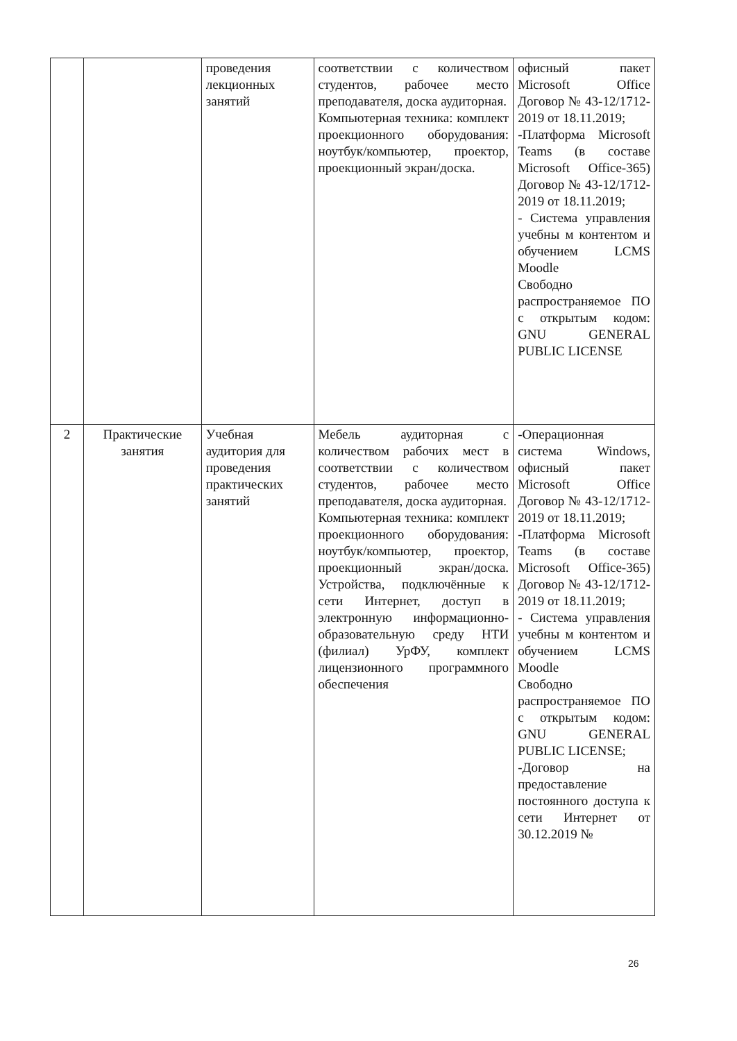| | | проведения лекционных занятий | соответствии с количеством студентов, рабочее место преподавателя, доска аудиторная. Компьютерная техника: комплект проекционного оборудования: ноутбук/компьютер, проектор, проекционный экран/доска. | офисный пакет Microsoft Office Договор № 43-12/1712-2019 от 18.11.2019; -Платформа Microsoft Teams (в составе Microsoft Office-365) Договор № 43-12/1712-2019 от 18.11.2019; - Система управления учебны м контентом и обучением LCMS Moodle Свободно распространяемое ПО с открытым кодом: GNU GENERAL PUBLIC LICENSE |
| 2 | Практические занятия | Учебная аудитория для проведения практических занятий | Мебель аудиторная с количеством рабочих мест в соответствии с количеством студентов, рабочее место преподавателя, доска аудиторная. Компьютерная техника: комплект проекционного оборудования: ноутбук/компьютер, проектор, проекционный экран/доска. Устройства, подключённые к сети Интернет, доступ в электронную информационно-образовательную среду НТИ (филиал) УрФУ, комплект лицензионного программного обеспечения | -Операционная система Windows, офисный пакет Microsoft Office Договор № 43-12/1712-2019 от 18.11.2019; -Платформа Microsoft Teams (в составе Microsoft Office-365) Договор № 43-12/1712-2019 от 18.11.2019; - Система управления учебны м контентом и обучением LCMS Moodle Свободно распространяемое ПО с открытым кодом: GNU GENERAL PUBLIC LICENSE; -Договор на предоставление постоянного доступа к сети Интернет от 30.12.2019 № |
26